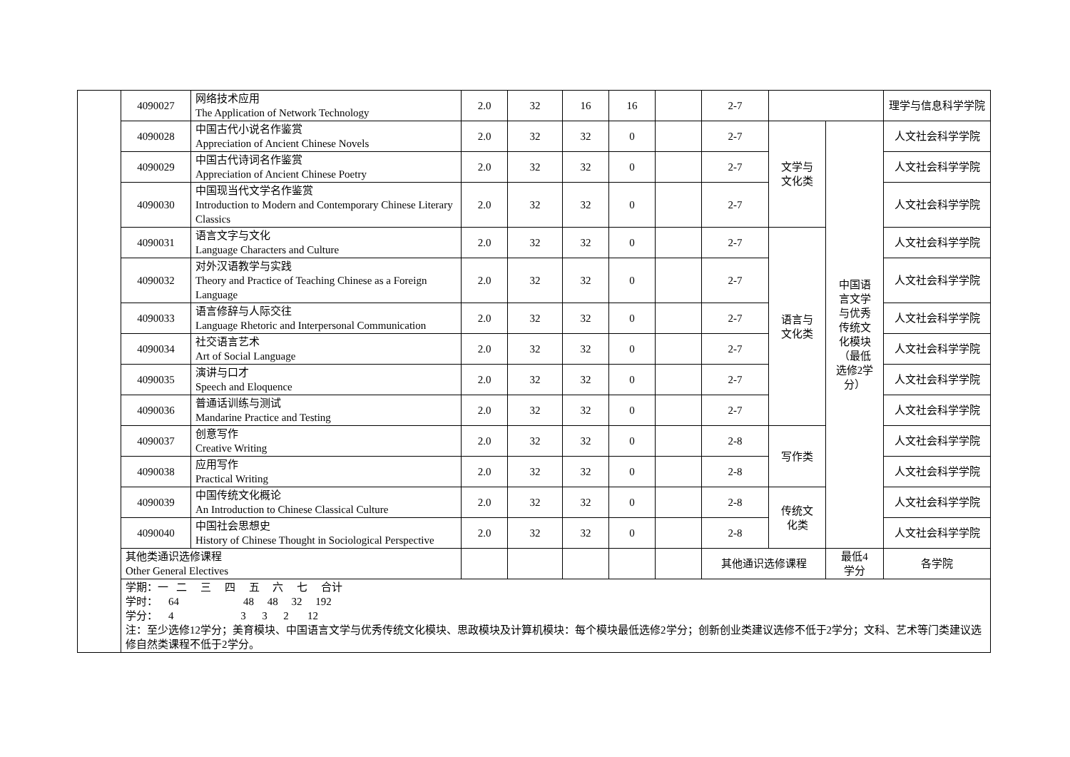| | 4090027 | 网络技术应用 The Application of Network Technology | 2.0 | 32 | 16 | 16 | | 2-7 | | | 理学与信息科学学院 |
| | 4090028 | 中国古代小说名作鉴赏 Appreciation of Ancient Chinese Novels | 2.0 | 32 | 32 | 0 | | 2-7 | 文学与 文化类 | 中国语 言文学 与优秀 传统文 化模块 （最低 选修2学 分） | 人文社会科学学院 |
| | 4090029 | 中国古代诗词名作鉴赏 Appreciation of Ancient Chinese Poetry | 2.0 | 32 | 32 | 0 | | 2-7 | | | 人文社会科学学院 |
| | 4090030 | 中国现当代文学名作鉴赏 Introduction to Modern and Contemporary Chinese Literary Classics | 2.0 | 32 | 32 | 0 | | 2-7 | | | 人文社会科学学院 |
| | 4090031 | 语言文字与文化 Language Characters and Culture | 2.0 | 32 | 32 | 0 | | 2-7 | 语言与 文化类 | | 人文社会科学学院 |
| | 4090032 | 对外汉语教学与实践 Theory and Practice of Teaching Chinese as a Foreign Language | 2.0 | 32 | 32 | 0 | | 2-7 | | | 人文社会科学学院 |
| | 4090033 | 语言修辞与人际交往 Language Rhetoric and Interpersonal Communication | 2.0 | 32 | 32 | 0 | | 2-7 | | | 人文社会科学学院 |
| | 4090034 | 社交语言艺术 Art of Social Language | 2.0 | 32 | 32 | 0 | | 2-7 | | | 人文社会科学学院 |
| | 4090035 | 演讲与口才 Speech and Eloquence | 2.0 | 32 | 32 | 0 | | 2-7 | | | 人文社会科学学院 |
| | 4090036 | 普通话训练与测试 Mandarine Practice and Testing | 2.0 | 32 | 32 | 0 | | 2-7 | | | 人文社会科学学院 |
| | 4090037 | 创意写作 Creative Writing | 2.0 | 32 | 32 | 0 | | 2-8 | 写作类 | | 人文社会科学学院 |
| | 4090038 | 应用写作 Practical Writing | 2.0 | 32 | 32 | 0 | | 2-8 | | | 人文社会科学学院 |
| | 4090039 | 中国传统文化概论 An Introduction to Chinese Classical Culture | 2.0 | 32 | 32 | 0 | | 2-8 | 传统文 化类 | | 人文社会科学学院 |
| | 4090040 | 中国社会思想史 History of Chinese Thought in Sociological Perspective | 2.0 | 32 | 32 | 0 | | 2-8 | | | 人文社会科学学院 |
| | 其他类通识选修课程 Other General Electives | | | | | | | 其他通识选修课程 | | 最低4 学分 | 各学院 |
| | 学期：一 二 三 四 五 六 七 合计 学时： 64 48 48 32 192 学分： 4 3 3 2 12 注：至少选修12学分；美育模块、中国语言文学与优秀传统文化模块、思政模块及计算机模块：每个模块最低选修2学分；创新创业类建议选修不低于2学分；文科、艺术等门类建议选修自然类课程不低于2学分。 | | | | | | | | | | |